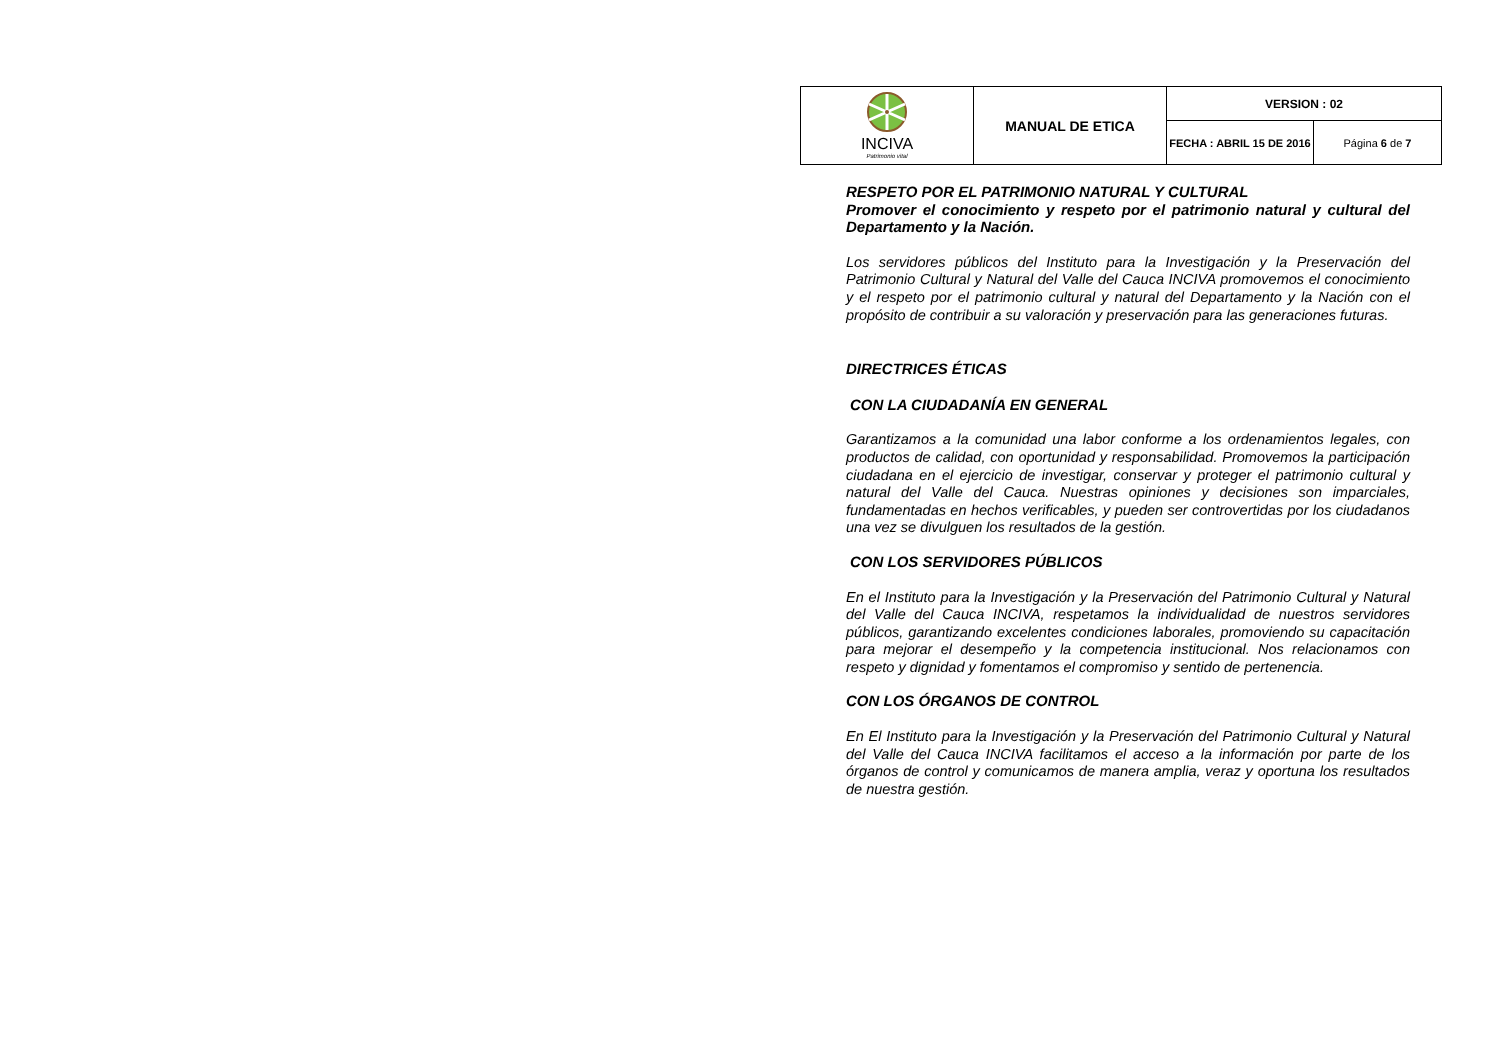| INCIVA Patrimonio vital | MANUAL DE ETICA | VERSION : 02 | |
| | | FECHA : ABRIL 15 DE 2016 | Página 6 de 7 |
RESPETO POR EL PATRIMONIO NATURAL Y CULTURAL
Promover el conocimiento y respeto por el patrimonio natural y cultural del Departamento y la Nación.
Los servidores públicos del Instituto para la Investigación y la Preservación del Patrimonio Cultural y Natural del Valle del Cauca INCIVA promovemos el conocimiento y el respeto por el patrimonio cultural y natural del Departamento y la Nación con el propósito de contribuir a su valoración y preservación para las generaciones futuras.
DIRECTRICES ÉTICAS
CON LA CIUDADANÍA EN GENERAL
Garantizamos a la comunidad una labor conforme a los ordenamientos legales, con productos de calidad, con oportunidad y responsabilidad. Promovemos la participación ciudadana en el ejercicio de investigar, conservar y proteger el patrimonio cultural y natural del Valle del Cauca. Nuestras opiniones y decisiones son imparciales, fundamentadas en hechos verificables, y pueden ser controvertidas por los ciudadanos una vez se divulguen los resultados de la gestión.
CON LOS SERVIDORES PÚBLICOS
En el Instituto para la Investigación y la Preservación del Patrimonio Cultural y Natural del Valle del Cauca INCIVA, respetamos la individualidad de nuestros servidores públicos, garantizando excelentes condiciones laborales, promoviendo su capacitación para mejorar el desempeño y la competencia institucional. Nos relacionamos con respeto y dignidad y fomentamos el compromiso y sentido de pertenencia.
CON LOS ÓRGANOS DE CONTROL
En El Instituto para la Investigación y la Preservación del Patrimonio Cultural y Natural del Valle del Cauca INCIVA facilitamos el acceso a la información por parte de los órganos de control y comunicamos de manera amplia, veraz y oportuna los resultados de nuestra gestión.